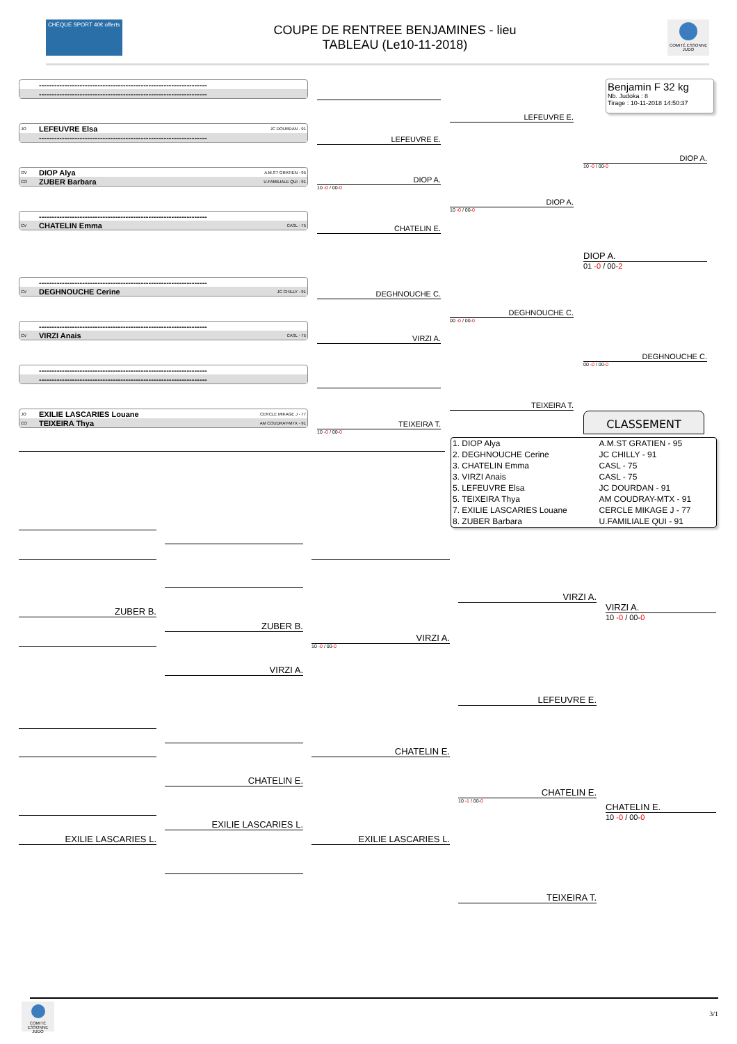CHÈQUE SPORT 40€ offerts
COUPE DE RENTREE BENJAMINES - lieu
TABLEAU (Le10-11-2018)
COMITÉ ESSONNE JUDO
------------------------------------------------------------------
------------------------------------------------------------------
JO LEFEUVRE Elsa JC DOURDAN - 91
------------------------------------------------------------------
OV DIOP Alya A.M.ST GRATIEN - 95
CO ZUBER Barbara U.FAMILIALE QUI - 91
------------------------------------------------------------------
CV CHATELIN Emma CASL - 75
------------------------------------------------------------------
CV DEGHNOUCHE Cerine JC CHILLY - 91
------------------------------------------------------------------
CV VIRZI Anais CASL - 75
------------------------------------------------------------------
------------------------------------------------------------------
JO EXILIE LASCARIES Louane CERCLE MIKAGE J - 77
CO TEIXEIRA Thya AM COUDRAY-MTX - 91
LEFEUVRE E.
DIOP A.
10 -0 / 00-0
CHATELIN E.
DEGHNOUCHE C.
VIRZI A.
TEIXEIRA T.
10 -0 / 00-0
LEFEUVRE E.
DIOP A.
10 -0 / 00-0
DEGHNOUCHE C.
00 -0 / 00-0
TEIXEIRA T.
Benjamin F 32 kg
Nb. Judoka : 8
Tirage : 10-11-2018 14:50:37
DIOP A.
10 -0 / 00-0
DIOP A.
01 -0 / 00-2
DEGHNOUCHE C.
00 -0 / 00-0
CLASSEMENT
| 1. DIOP Alya | A.M.ST GRATIEN - 95 |
| 2. DEGHNOUCHE Cerine | JC CHILLY - 91 |
| 3. CHATELIN Emma | CASL - 75 |
| 3. VIRZI Anais | CASL - 75 |
| 5. LEFEUVRE Elsa | JC DOURDAN - 91 |
| 5. TEIXEIRA Thya | AM COUDRAY-MTX - 91 |
| 7. EXILIE LASCARIES Louane | CERCLE MIKAGE J - 77 |
| 8. ZUBER Barbara | U.FAMILIALE QUI - 91 |
ZUBER B.
EXILIE LASCARIES L.
ZUBER B.
VIRZI A.
CHATELIN E.
EXILIE LASCARIES L.
VIRZI A.
10 -0 / 00-0
CHATELIN E.
EXILIE LASCARIES L.
VIRZI A.
LEFEUVRE E.
CHATELIN E.
10 -1 / 00-0
TEIXEIRA T.
VIRZI A.
10 -0 / 00-0
CHATELIN E.
10 -0 / 00-0
COMITÉ ESSONNE JUDO
3/1